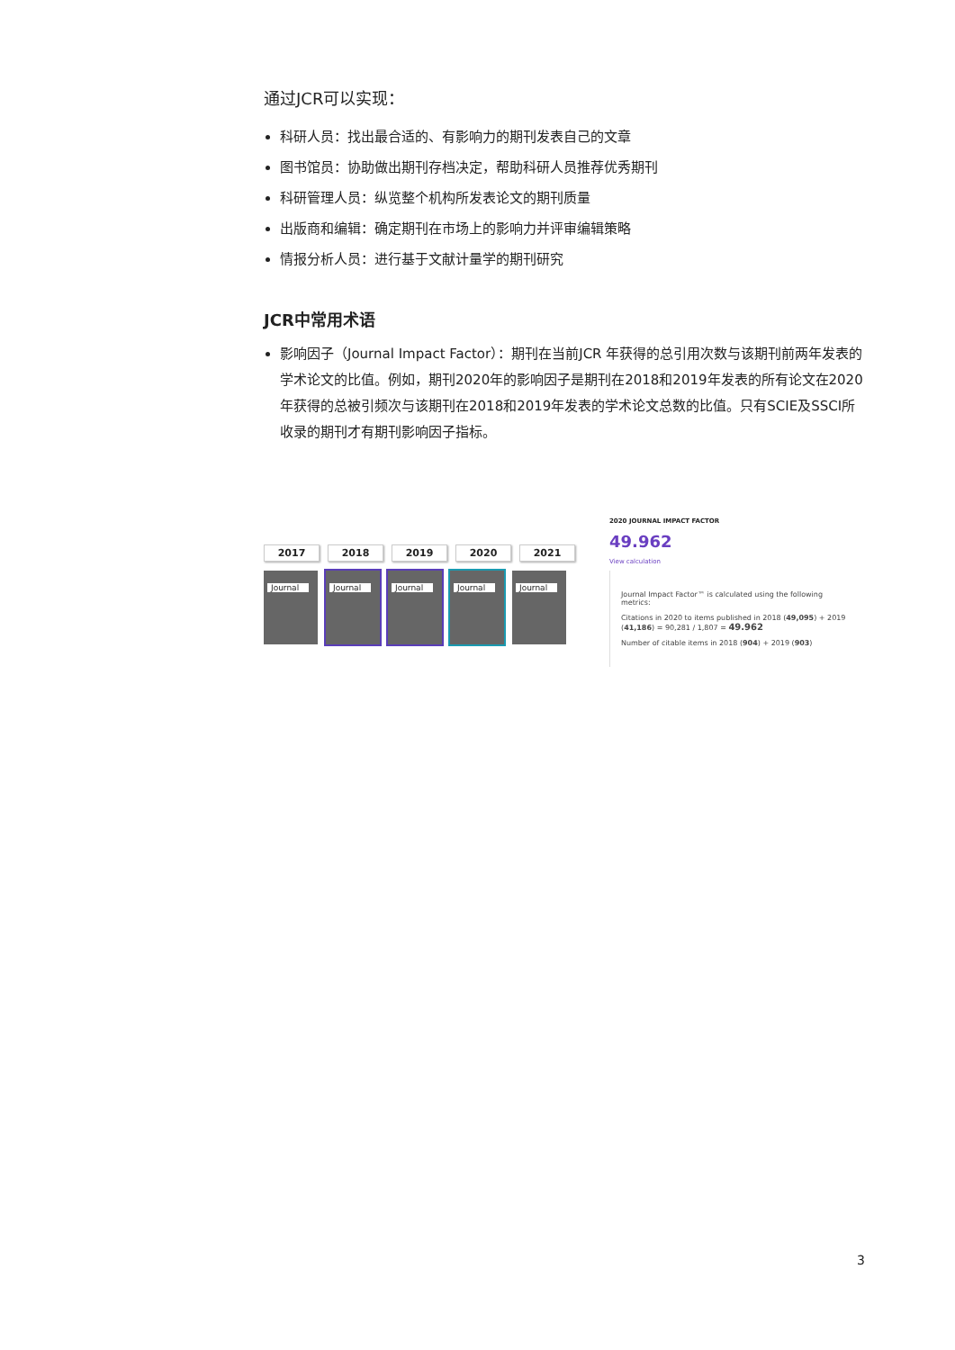通过JCR可以实现：
科研人员：找出最合适的、有影响力的期刊发表自己的文章
图书馆员：协助做出期刊存档决定，帮助科研人员推荐优秀期刊
科研管理人员：纵览整个机构所发表论文的期刊质量
出版商和编辑：确定期刊在市场上的影响力并评审编辑策略
情报分析人员：进行基于文献计量学的期刊研究
JCR中常用术语
影响因子（Journal Impact Factor）：期刊在当前JCR 年获得的总引用次数与该期刊前两年发表的学术论文的比值。例如，期刊2020年的影响因子是期刊在2018和2019年发表的所有论文在2020年获得的总被引频次与该期刊在2018和2019年发表的学术论文总数的比值。只有SCIE及SSCI所收录的期刊才有期刊影响因子指标。
2017 2018 2019 2020 2021
Journal
Journal
Journal
Journal
Journal
2020 JOURNAL IMPACT FACTOR
49.962
View calculation
Journal Impact Factor™ is calculated using the following metrics:
Citations in 2020 to items published in 2018 (49,095) + 2019 (41,186) = 90,281 / 1,807 = 49.962
Number of citable items in 2018 (904) + 2019 (903)
3